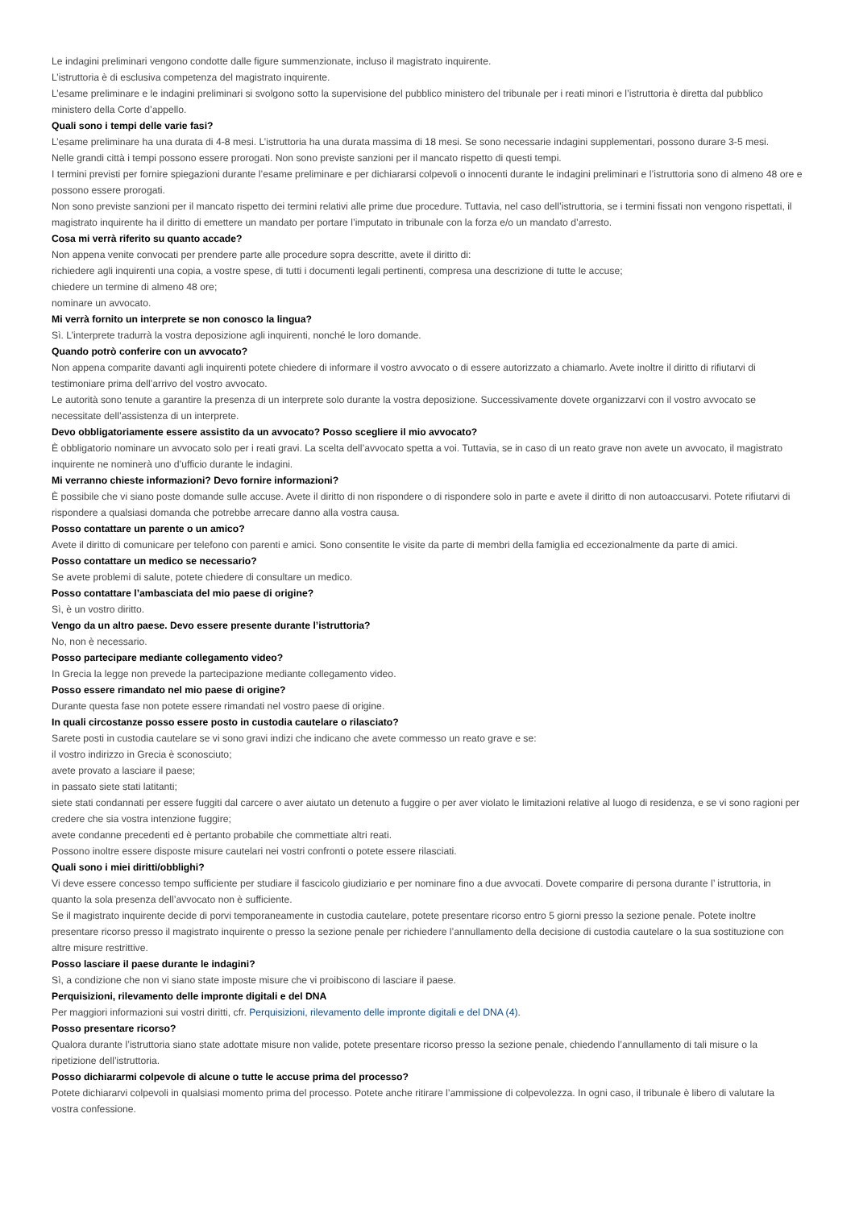Le indagini preliminari vengono condotte dalle figure summenzionate, incluso il magistrato inquirente.
L’istruttoria è di esclusiva competenza del magistrato inquirente.
L’esame preliminare e le indagini preliminari si svolgono sotto la supervisione del pubblico ministero del tribunale per i reati minori e l’istruttoria è diretta dal pubblico ministero della Corte d’appello.
Quali sono i tempi delle varie fasi?
L’esame preliminare ha una durata di 4-8 mesi. L’istruttoria ha una durata massima di 18 mesi. Se sono necessarie indagini supplementari, possono durare 3-5 mesi.
Nelle grandi città i tempi possono essere prorogati. Non sono previste sanzioni per il mancato rispetto di questi tempi.
I termini previsti per fornire spiegazioni durante l’esame preliminare e per dichiararsi colpevoli o innocenti durante le indagini preliminari e l’istruttoria sono di almeno 48 ore e possono essere prorogati.
Non sono previste sanzioni per il mancato rispetto dei termini relativi alle prime due procedure. Tuttavia, nel caso dell’istruttoria, se i termini fissati non vengono rispettati, il magistrato inquirente ha il diritto di emettere un mandato per portare l’imputato in tribunale con la forza e/o un mandato d’arresto.
Cosa mi verrà riferito su quanto accade?
Non appena venite convocati per prendere parte alle procedure sopra descritte, avete il diritto di:
richiedere agli inquirenti una copia, a vostre spese, di tutti i documenti legali pertinenti, compresa una descrizione di tutte le accuse;
chiedere un termine di almeno 48 ore;
nominare un avvocato.
Mi verrà fornito un interprete se non conosco la lingua?
Sì. L’interprete tradurrà la vostra deposizione agli inquirenti, nonché le loro domande.
Quando potrò conferire con un avvocato?
Non appena comparite davanti agli inquirenti potete chiedere di informare il vostro avvocato o di essere autorizzato a chiamarlo. Avete inoltre il diritto di rifiutarvi di testimoniare prima dell’arrivo del vostro avvocato.
Le autorità sono tenute a garantire la presenza di un interprete solo durante la vostra deposizione. Successivamente dovete organizzarvi con il vostro avvocato se necessitate dell’assistenza di un interprete.
Devo obbligatoriamente essere assistito da un avvocato? Posso scegliere il mio avvocato?
È obbligatorio nominare un avvocato solo per i reati gravi. La scelta dell’avvocato spetta a voi. Tuttavia, se in caso di un reato grave non avete un avvocato, il magistrato inquirente ne nominerà uno d’ufficio durante le indagini.
Mi verranno chieste informazioni? Devo fornire informazioni?
È possibile che vi siano poste domande sulle accuse. Avete il diritto di non rispondere o di rispondere solo in parte e avete il diritto di non autoaccusarvi. Potete rifiutarvi di rispondere a qualsiasi domanda che potrebbe arrecare danno alla vostra causa.
Posso contattare un parente o un amico?
Avete il diritto di comunicare per telefono con parenti e amici. Sono consentite le visite da parte di membri della famiglia ed eccezionalmente da parte di amici.
Posso contattare un medico se necessario?
Se avete problemi di salute, potete chiedere di consultare un medico.
Posso contattare l’ambasciata del mio paese di origine?
Sì, è un vostro diritto.
Vengo da un altro paese. Devo essere presente durante l’istruttoria?
No, non è necessario.
Posso partecipare mediante collegamento video?
In Grecia la legge non prevede la partecipazione mediante collegamento video.
Posso essere rimandato nel mio paese di origine?
Durante questa fase non potete essere rimandati nel vostro paese di origine.
In quali circostanze posso essere posto in custodia cautelare o rilasciato?
Sarete posti in custodia cautelare se vi sono gravi indizi che indicano che avete commesso un reato grave e se:
il vostro indirizzo in Grecia è sconosciuto;
avete provato a lasciare il paese;
in passato siete stati latitanti;
siete stati condannati per essere fuggiti dal carcere o aver aiutato un detenuto a fuggire o per aver violato le limitazioni relative al luogo di residenza, e se vi sono ragioni per credere che sia vostra intenzione fuggire;
avete condanne precedenti ed è pertanto probabile che commettiate altri reati.
Possono inoltre essere disposte misure cautelari nei vostri confronti o potete essere rilasciati.
Quali sono i miei diritti/obblighi?
Vi deve essere concesso tempo sufficiente per studiare il fascicolo giudiziario e per nominare fino a due avvocati. Dovete comparire di persona durante l’ istruttoria, in quanto la sola presenza dell’avvocato non è sufficiente.
Se il magistrato inquirente decide di porvi temporaneamente in custodia cautelare, potete presentare ricorso entro 5 giorni presso la sezione penale. Potete inoltre presentare ricorso presso il magistrato inquirente o presso la sezione penale per richiedere l’annullamento della decisione di custodia cautelare o la sua sostituzione con altre misure restrittive.
Posso lasciare il paese durante le indagini?
Sì, a condizione che non vi siano state imposte misure che vi proibiscono di lasciare il paese.
Perquisizioni, rilevamento delle impronte digitali e del DNA
Per maggiori informazioni sui vostri diritti, cfr. Perquisizioni, rilevamento delle impronte digitali e del DNA (4).
Posso presentare ricorso?
Qualora durante l’istruttoria siano state adottate misure non valide, potete presentare ricorso presso la sezione penale, chiedendo l’annullamento di tali misure o la ripetizione dell’istruttoria.
Posso dichiararmi colpevole di alcune o tutte le accuse prima del processo?
Potete dichiararvi colpevoli in qualsiasi momento prima del processo. Potete anche ritirare l’ammissione di colpevolezza. In ogni caso, il tribunale è libero di valutare la vostra confessione.